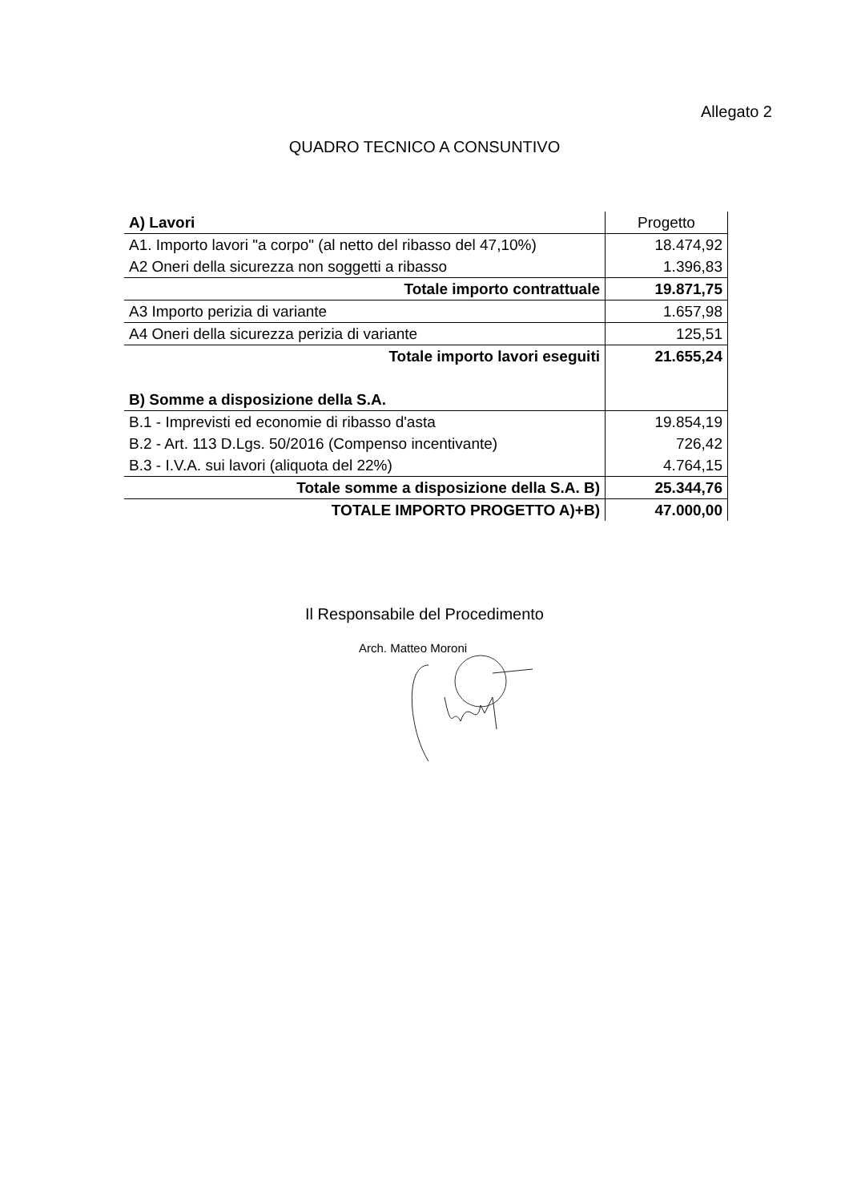Allegato 2
QUADRO TECNICO A CONSUNTIVO
| A) Lavori | Progetto |
| A1. Importo lavori "a corpo" (al netto del ribasso del 47,10%) | 18.474,92 |
| A2 Oneri della sicurezza non soggetti a ribasso | 1.396,83 |
| Totale importo contrattuale | 19.871,75 |
| A3 Importo perizia di variante | 1.657,98 |
| A4 Oneri della sicurezza perizia di variante | 125,51 |
| Totale importo lavori eseguiti | 21.655,24 |
| B) Somme a disposizione della S.A. | |
| B.1 - Imprevisti ed economie di ribasso d'asta | 19.854,19 |
| B.2 - Art. 113 D.Lgs. 50/2016 (Compenso incentivante) | 726,42 |
| B.3 - I.V.A. sui lavori (aliquota del 22%) | 4.764,15 |
| Totale somme a disposizione della S.A. B) | 25.344,76 |
| TOTALE IMPORTO PROGETTO A)+B) | 47.000,00 |
Il Responsabile del Procedimento
Arch. Matteo Moroni